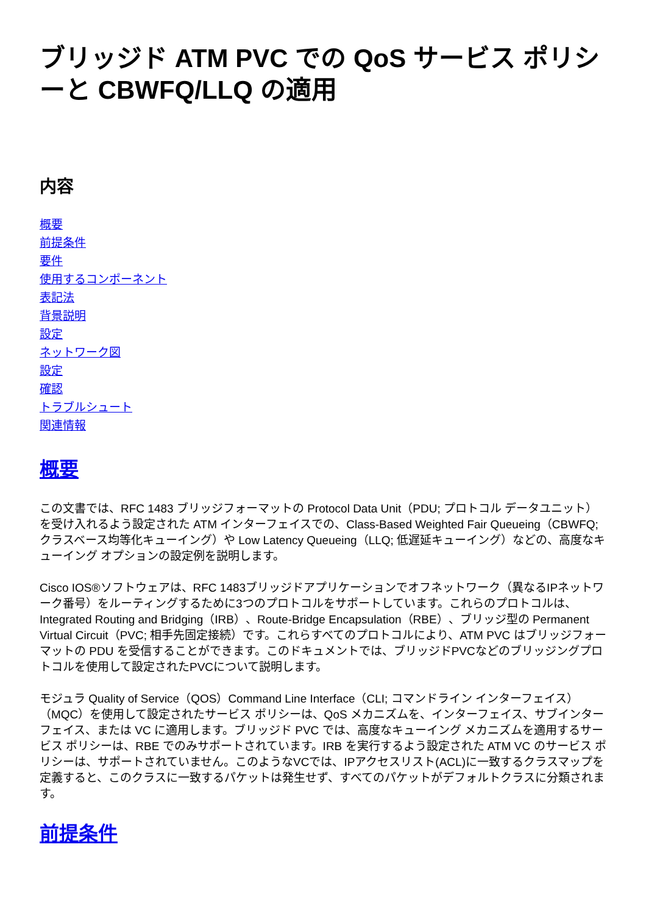ブリッジド ATM PVC での QoS サービス ポリシーと CBWFQ/LLQ の適用
内容
概要
前提条件
要件
使用するコンポーネント
表記法
背景説明
設定
ネットワーク図
設定
確認
トラブルシュート
関連情報
概要
この文書では、RFC 1483 ブリッジフォーマットの Protocol Data Unit（PDU; プロトコル データユニット）を受け入れるよう設定された ATM インターフェイスでの、Class-Based Weighted Fair Queueing（CBWFQ; クラスベース均等化キューイング）や Low Latency Queueing（LLQ; 低遅延キューイング）などの、高度なキューイング オプションの設定例を説明します。
Cisco IOS®ソフトウェアは、RFC 1483ブリッジドアプリケーションでオフネットワーク（異なるIPネットワーク番号）をルーティングするために3つのプロトコルをサポートしています。これらのプロトコルは、Integrated Routing and Bridging（IRB）、Route-Bridge Encapsulation（RBE）、ブリッジ型の Permanent Virtual Circuit（PVC; 相手先固定接続）です。これらすべてのプロトコルにより、ATM PVC はブリッジフォーマットの PDU を受信することができます。このドキュメントでは、ブリッジドPVCなどのブリッジングプロトコルを使用して設定されたPVCについて説明します。
モジュラ Quality of Service（QOS）Command Line Interface（CLI; コマンドライン インターフェイス）（MQC）を使用して設定されたサービス ポリシーは、QoS メカニズムを、インターフェイス、サブインターフェイス、または VC に適用します。ブリッジド PVC では、高度なキューイング メカニズムを適用するサービス ポリシーは、RBE でのみサポートされています。IRB を実行するよう設定された ATM VC のサービス ポリシーは、サポートされていません。このようなVCでは、IPアクセスリスト(ACL)に一致するクラスマップを定義すると、このクラスに一致するパケットは発生せず、すべてのパケットがデフォルトクラスに分類されます。
前提条件